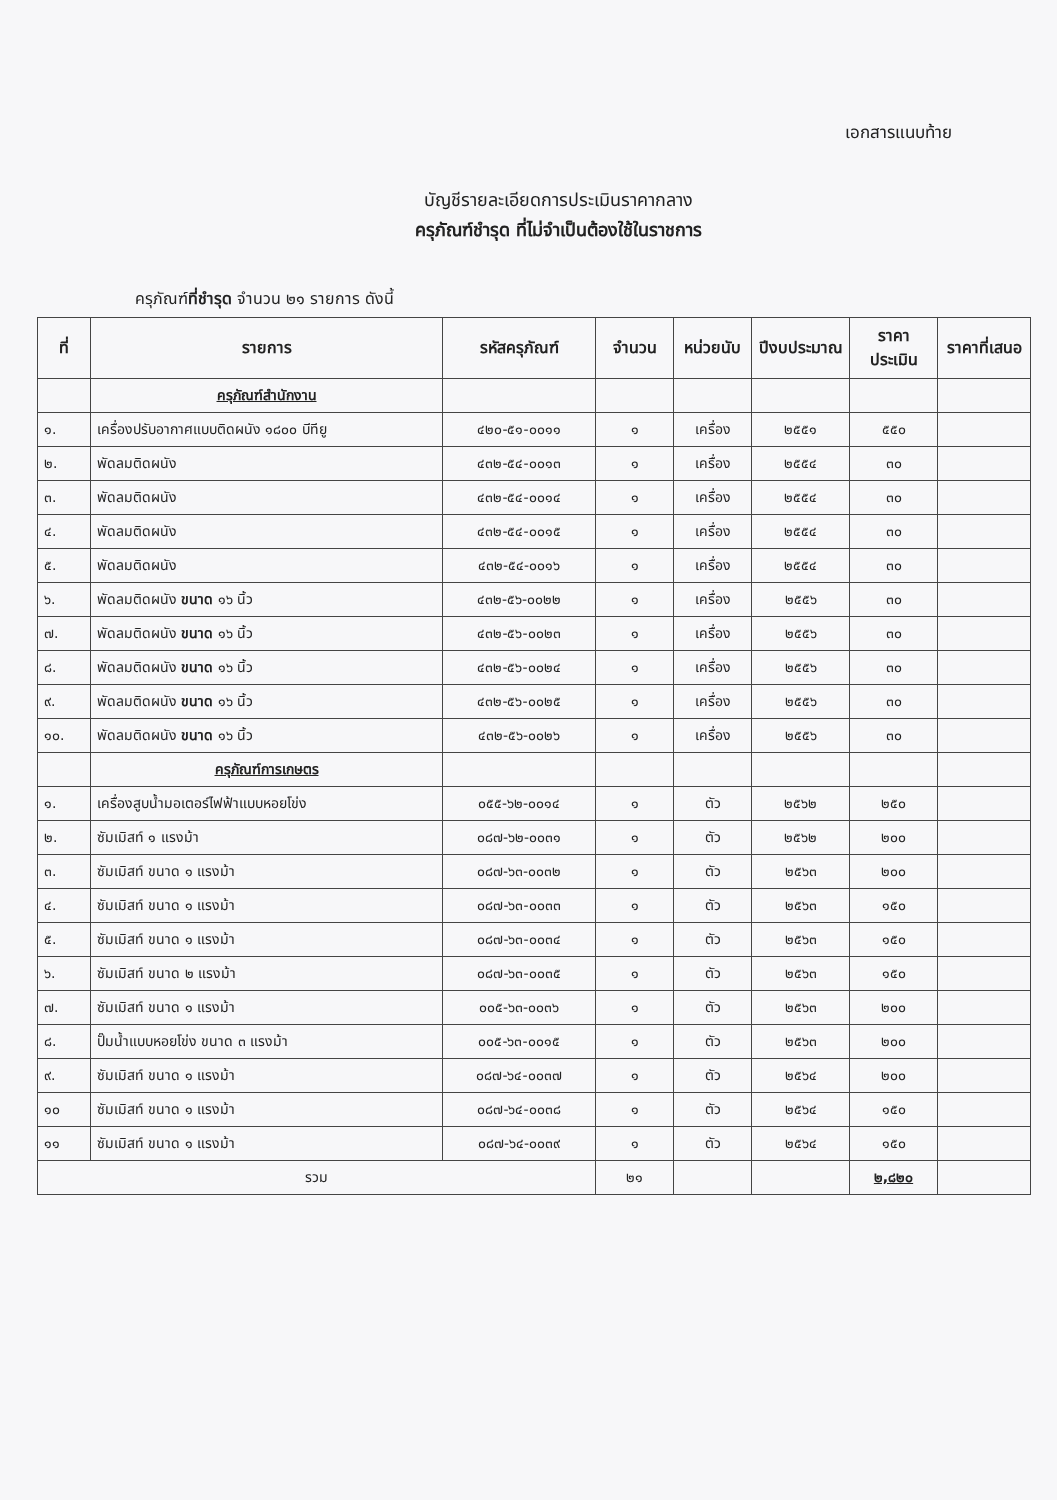เอกสารแนบท้าย
บัญชีรายละเอียดการประเมินราคากลาง
ครุภัณฑ์ชำรุด ที่ไม่จำเป็นต้องใช้ในราชการ
ครุภัณฑ์ที่ชำรุด จำนวน ๒๑ รายการ ดังนี้
| ที่ | รายการ | รหัสครุภัณฑ์ | จำนวน | หน่วยนับ | ปีงบประมาณ | ราคาประเมิน | ราคาที่เสนอ |
| --- | --- | --- | --- | --- | --- | --- | --- |
| | ครุภัณฑ์สำนักงาน | | | | | | |
| ๑. | เครื่องปรับอากาศแบบติดผนัง ๑๘๐๐ บีทียู | ๔๒๐-๕๑-๐๐๑๑ | ๑ | เครื่อง | ๒๕๕๑ | ๕๕๐ | |
| ๒. | พัดลมติดผนัง | ๔๓๒-๕๔-๐๐๑๓ | ๑ | เครื่อง | ๒๕๕๔ | ๓๐ | |
| ๓. | พัดลมติดผนัง | ๔๓๒-๕๔-๐๐๑๔ | ๑ | เครื่อง | ๒๕๕๔ | ๓๐ | |
| ๔. | พัดลมติดผนัง | ๔๓๒-๕๔-๐๐๑๕ | ๑ | เครื่อง | ๒๕๕๔ | ๓๐ | |
| ๕. | พัดลมติดผนัง | ๔๓๒-๕๔-๐๐๑๖ | ๑ | เครื่อง | ๒๕๕๔ | ๓๐ | |
| ๖. | พัดลมติดผนัง ขนาด ๑๖ นิ้ว | ๔๓๒-๕๖-๐๐๒๒ | ๑ | เครื่อง | ๒๕๕๖ | ๓๐ | |
| ๗. | พัดลมติดผนัง ขนาด ๑๖ นิ้ว | ๔๓๒-๕๖-๐๐๒๓ | ๑ | เครื่อง | ๒๕๕๖ | ๓๐ | |
| ๘. | พัดลมติดผนัง ขนาด ๑๖ นิ้ว | ๔๓๒-๕๖-๐๐๒๔ | ๑ | เครื่อง | ๒๕๕๖ | ๓๐ | |
| ๙. | พัดลมติดผนัง ขนาด ๑๖ นิ้ว | ๔๓๒-๕๖-๐๐๒๕ | ๑ | เครื่อง | ๒๕๕๖ | ๓๐ | |
| ๑๐. | พัดลมติดผนัง ขนาด ๑๖ นิ้ว | ๔๓๒-๕๖-๐๐๒๖ | ๑ | เครื่อง | ๒๕๕๖ | ๓๐ | |
| | ครุภัณฑ์การเกษตร | | | | | | |
| ๑. | เครื่องสูบน้ำมอเตอร์ไฟฟ้าแบบหอยโข่ง | ๐๕๕-๖๒-๐๐๑๔ | ๑ | ตัว | ๒๕๖๒ | ๒๕๐ | |
| ๒. | ซัมเมิสท์ ๑ แรงม้า | ๐๘๗-๖๒-๐๐๓๑ | ๑ | ตัว | ๒๕๖๒ | ๒๐๐ | |
| ๓. | ซัมเมิสท์ ขนาด ๑ แรงม้า | ๐๘๗-๖๓-๐๐๓๒ | ๑ | ตัว | ๒๕๖๓ | ๒๐๐ | |
| ๔. | ซัมเมิสท์ ขนาด ๑ แรงม้า | ๐๘๗-๖๓-๐๐๓๓ | ๑ | ตัว | ๒๕๖๓ | ๑๕๐ | |
| ๕. | ซัมเมิสท์ ขนาด ๑ แรงม้า | ๐๘๗-๖๓-๐๐๓๔ | ๑ | ตัว | ๒๕๖๓ | ๑๕๐ | |
| ๖. | ซัมเมิสท์ ขนาด ๒ แรงม้า | ๐๘๗-๖๓-๐๐๓๕ | ๑ | ตัว | ๒๕๖๓ | ๑๕๐ | |
| ๗. | ซัมเมิสท์ ขนาด ๑ แรงม้า | ๐๐๕-๖๓-๐๐๓๖ | ๑ | ตัว | ๒๕๖๓ | ๒๐๐ | |
| ๘. | ปั๊มน้ำแบบหอยโข่ง ขนาด ๓ แรงม้า | ๐๐๕-๖๓-๐๐๑๕ | ๑ | ตัว | ๒๕๖๓ | ๒๐๐ | |
| ๙. | ซัมเมิสท์ ขนาด ๑ แรงม้า | ๐๘๗-๖๔-๐๐๓๗ | ๑ | ตัว | ๒๕๖๔ | ๒๐๐ | |
| ๑๐ | ซัมเมิสท์ ขนาด ๑ แรงม้า | ๐๘๗-๖๔-๐๐๓๘ | ๑ | ตัว | ๒๕๖๔ | ๑๕๐ | |
| ๑๑ | ซัมเมิสท์ ขนาด ๑ แรงม้า | ๐๘๗-๖๔-๐๐๓๙ | ๑ | ตัว | ๒๕๖๔ | ๑๕๐ | |
| รวม | | | ๒๑ | | | ๒,๘๒๐ | |